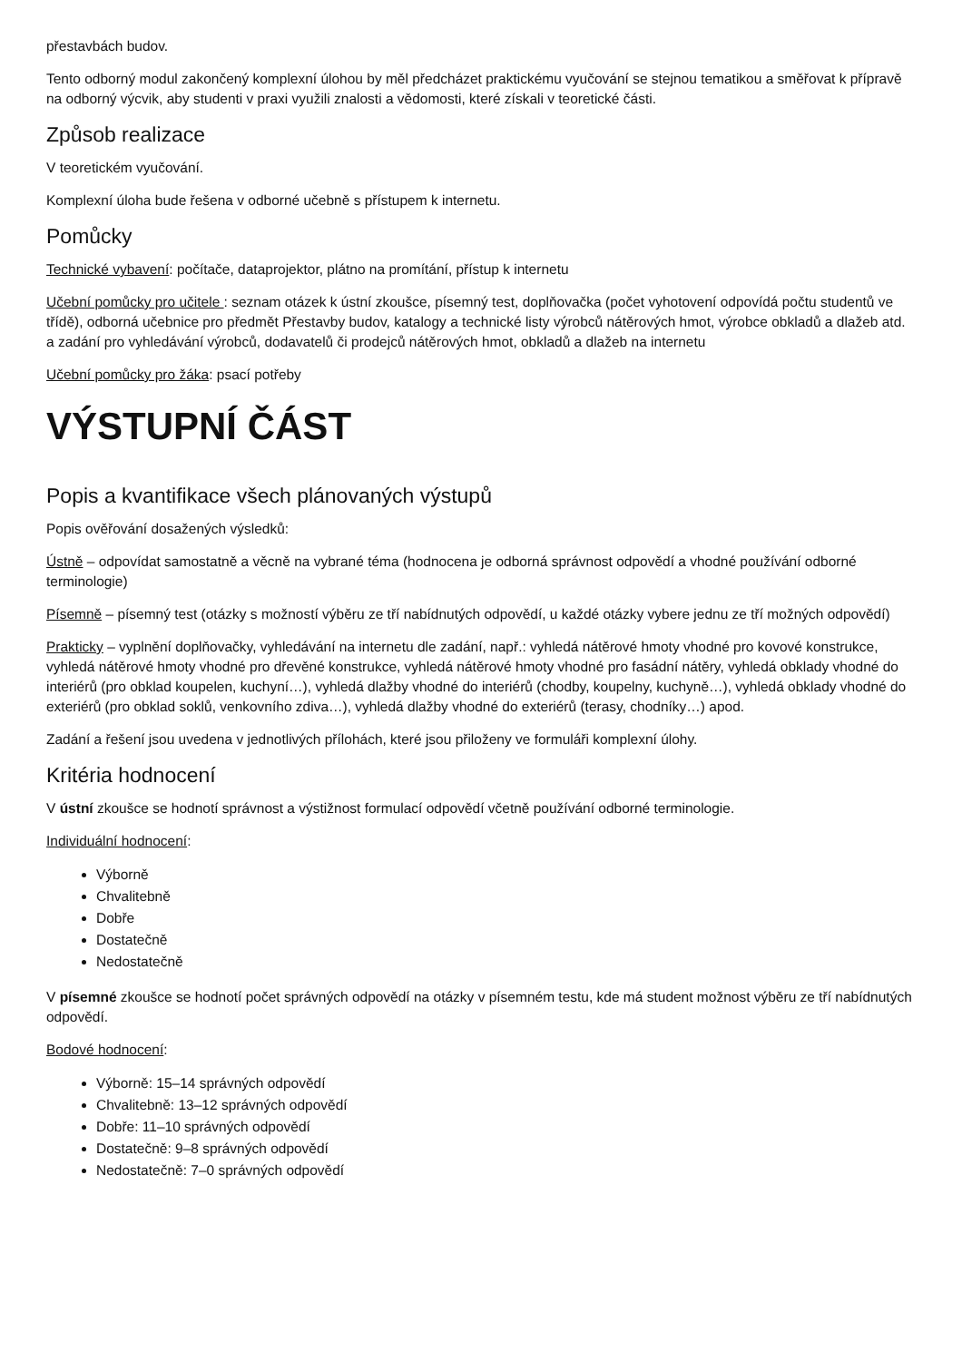přestavbách budov.
Tento odborný modul zakončený komplexní úlohou by měl předcházet praktickému vyučování se stejnou tematikou a směřovat k přípravě na odborný výcvik, aby studenti v praxi využili znalosti a vědomosti, které získali v teoretické části.
Způsob realizace
V teoretickém vyučování.
Komplexní úloha bude řešena v odborné učebně s přístupem k internetu.
Pomůcky
Technické vybavení: počítače, dataprojektor, plátno na promítání, přístup k internetu
Učební pomůcky pro učitele : seznam otázek k ústní zkoušce, písemný test, doplňovačka (počet vyhotovení odpovídá počtu studentů ve třídě), odborná učebnice pro předmět Přestavby budov, katalogy a technické listy výrobců nátěrových hmot, výrobce obkladů a dlažeb atd. a zadání pro vyhledávání výrobců, dodavatelů či prodejců nátěrových hmot, obkladů a dlažeb na internetu
Učební pomůcky pro žáka: psací potřeby
VÝSTUPNÍ ČÁST
Popis a kvantifikace všech plánovaných výstupů
Popis ověřování dosažených výsledků:
Ústně – odpovídat samostatně a věcně na vybrané téma (hodnocena je odborná správnost odpovědí a vhodné používání odborné terminologie)
Písemně – písemný test (otázky s možností výběru ze tří nabídnutých odpovědí, u každé otázky vybere jednu ze tří možných odpovědí)
Prakticky – vyplnění doplňovačky, vyhledávání na internetu dle zadání, např.: vyhledá nátěrové hmoty vhodné pro kovové konstrukce, vyhledá nátěrové hmoty vhodné pro dřevěné konstrukce, vyhledá nátěrové hmoty vhodné pro fasádní nátěry, vyhledá obklady vhodné do interiérů (pro obklad koupelen, kuchyní…), vyhledá dlažby vhodné do interiérů (chodby, koupelny, kuchyně…), vyhledá obklady vhodné do exteriérů (pro obklad soklů, venkovního zdiva…), vyhledá dlažby vhodné do exteriérů (terasy, chodníky…) apod.
Zadání a řešení jsou uvedena v jednotlivých přílohách, které jsou přiloženy ve formuláři komplexní úlohy.
Kritéria hodnocení
V ústní zkoušce se hodnotí správnost a výstižnost formulací odpovědí včetně používání odborné terminologie.
Individuální hodnocení:
Výborně
Chvalitebně
Dobře
Dostatečně
Nedostatečně
V písemné zkoušce se hodnotí počet správných odpovědí na otázky v písemném testu, kde má student možnost výběru ze tří nabídnutých odpovědí.
Bodové hodnocení:
Výborně: 15–14 správných odpovědí
Chvalitebně: 13–12 správných odpovědí
Dobře: 11–10 správných odpovědí
Dostatečně: 9–8 správných odpovědí
Nedostatečně: 7–0 správných odpovědí